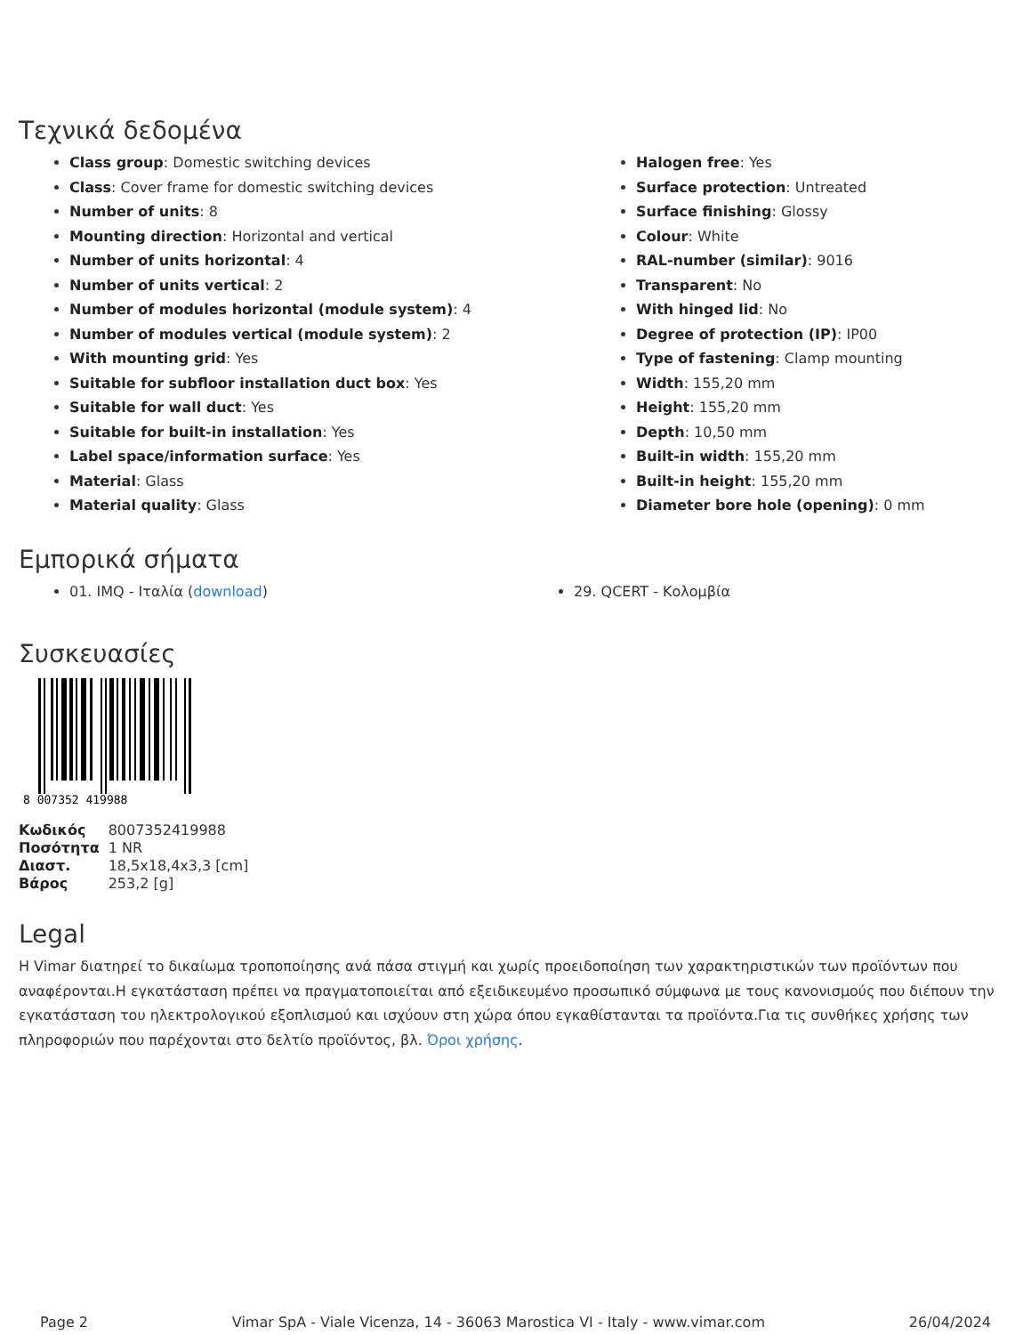Τεχνικά δεδομένα
Class group: Domestic switching devices
Class: Cover frame for domestic switching devices
Number of units: 8
Mounting direction: Horizontal and vertical
Number of units horizontal: 4
Number of units vertical: 2
Number of modules horizontal (module system): 4
Number of modules vertical (module system): 2
With mounting grid: Yes
Suitable for subfloor installation duct box: Yes
Suitable for wall duct: Yes
Suitable for built-in installation: Yes
Label space/information surface: Yes
Material: Glass
Material quality: Glass
Halogen free: Yes
Surface protection: Untreated
Surface finishing: Glossy
Colour: White
RAL-number (similar): 9016
Transparent: No
With hinged lid: No
Degree of protection (IP): IP00
Type of fastening: Clamp mounting
Width: 155,20 mm
Height: 155,20 mm
Depth: 10,50 mm
Built-in width: 155,20 mm
Built-in height: 155,20 mm
Diameter bore hole (opening): 0 mm
Εμπορικά σήματα
01. IMQ - Ιταλία (download) 29. QCERT - Κολομβία
Συσκευασίες
8 007352 419988
| Κωδικός | 8007352419988 |
| Ποσότητα | 1 NR |
| Διαστ. | 18,5x18,4x3,3 [cm] |
| Βάρος | 253,2 [g] |
Legal
Η Vimar διατηρεί το δικαίωμα τροποποίησης ανά πάσα στιγμή και χωρίς προειδοποίηση των χαρακτηριστικών των προϊόντων που αναφέρονται.Η εγκατάσταση πρέπει να πραγματοποιείται από εξειδικευμένο προσωπικό σύμφωνα με τους κανονισμούς που διέπουν την εγκατάσταση του ηλεκτρολογικού εξοπλισμού και ισχύουν στη χώρα όπου εγκαθίστανται τα προϊόντα.Για τις συνθήκες χρήσης των πληροφοριών που παρέχονται στο δελτίο προϊόντος, βλ. Όροι χρήσης.
Page 2 Vimar SpA - Viale Vicenza, 14 - 36063 Marostica VI - Italy - www.vimar.com 26/04/2024